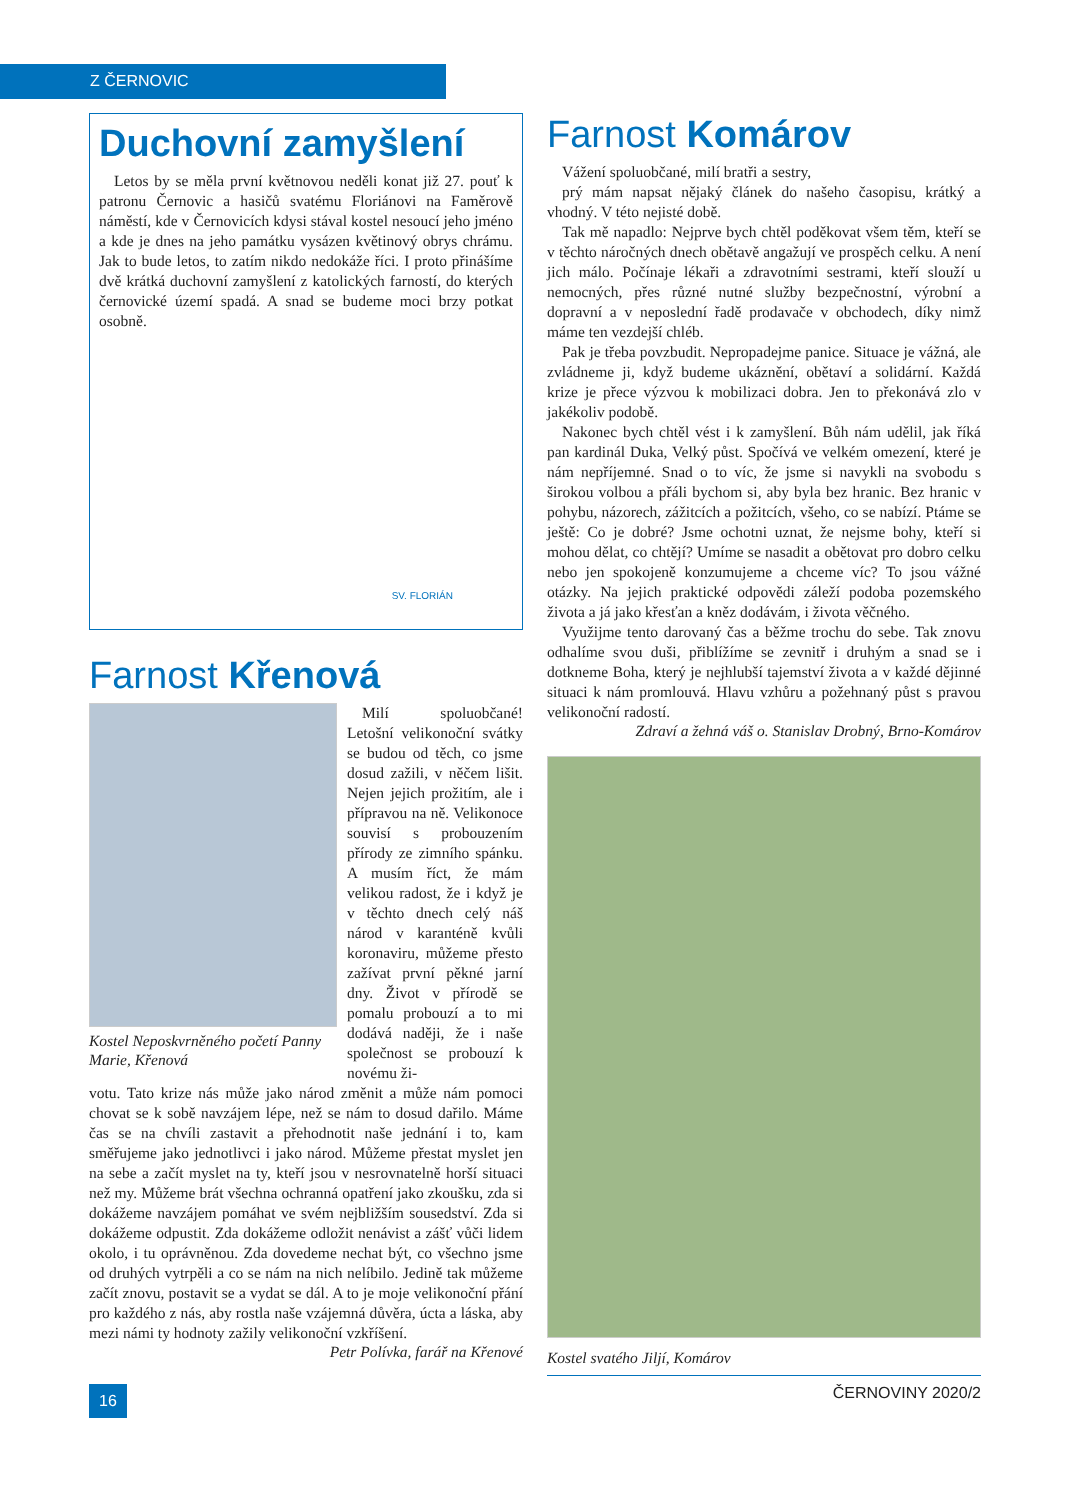Z ČERNOVIC
Duchovní zamyšlení
Letos by se měla první květnovou neděli konat již 27. pouť k patronu Černovic a hasičů svatému Floriánovi na Faměrově náměstí, kde v Černovicích kdysi stával kostel nesoucí jeho jméno a kde je dnes na jeho památku vysázen květinový obrys chrámu. Jak to bude letos, to zatím nikdo nedokáže říci. I proto přinášíme dvě krátká duchovní zamyšlení z katolických farností, do kterých černovické území spadá. A snad se budeme moci brzy potkat osobně.
SV. FLORIÁN
Farnost Křenová
Kostel Neposkvrněného početí Panny Marie, Křenová
Milí spoluobčané! Letošní velikonoční svátky se budou od těch, co jsme dosud zažili, v něčem lišit. Nejen jejich prožitím, ale i přípravou na ně. Velikonoce souvisí s probouzením přírody ze zimního spánku. A musím říct, že mám velikou radost, že i když je v těchto dnech celý náš národ v karanténě kvůli koronaviru, můžeme přesto zažívat první pěkné jarní dny. Život v přírodě se pomalu probouzí a to mi dodává naději, že i naše společnost se probouzí k novému ži-
votu. Tato krize nás může jako národ změnit a může nám pomoci chovat se k sobě navzájem lépe, než se nám to dosud dařilo. Máme čas se na chvíli zastavit a přehodnotit naše jednání i to, kam směřujeme jako jednotlivci i jako národ. Můžeme přestat myslet jen na sebe a začít myslet na ty, kteří jsou v nesrovnatelně horší situaci než my. Můžeme brát všechna ochranná opatření jako zkoušku, zda si dokážeme navzájem pomáhat ve svém nejbližším sousedství. Zda si dokážeme odpustit. Zda dokážeme odložit nenávist a zášť vůči lidem okolo, i tu oprávněnou. Zda dovedeme nechat být, co všechno jsme od druhých vytrpěli a co se nám na nich nelíbilo. Jedině tak můžeme začít znovu, postavit se a vydat se dál. A to je moje velikonoční přání pro každého z nás, aby rostla naše vzájemná důvěra, úcta a láska, aby mezi námi ty hodnoty zažily velikonoční vzkříšení.
Petr Polívka, farář na Křenové
Farnost Komárov
Vážení spoluobčané, milí bratři a sestry,
prý mám napsat nějaký článek do našeho časopisu, krátký a vhodný. V této nejisté době.
Tak mě napadlo: Nejprve bych chtěl poděkovat všem těm, kteří se v těchto náročných dnech obětavě angažují ve prospěch celku. A není jich málo. Počínaje lékaři a zdravotními sestrami, kteří slouží u nemocných, přes různé nutné služby bezpečnostní, výrobní a dopravní a v neposlední řadě prodavače v obchodech, díky nimž máme ten vezdejší chléb.
Pak je třeba povzbudit. Nepropadejme panice. Situace je vážná, ale zvládneme ji, když budeme ukáznění, obětaví a solidární. Každá krize je přece výzvou k mobilizaci dobra. Jen to překonává zlo v jakékoliv podobě.
Nakonec bych chtěl vést i k zamyšlení. Bůh nám udělil, jak říká pan kardinál Duka, Velký půst. Spočívá ve velkém omezení, které je nám nepříjemné. Snad o to víc, že jsme si navykli na svobodu s širokou volbou a přáli bychom si, aby byla bez hranic. Bez hranic v pohybu, názorech, zážitcích a požitcích, všeho, co se nabízí. Ptáme se ještě: Co je dobré? Jsme ochotni uznat, že nejsme bohy, kteří si mohou dělat, co chtějí? Umíme se nasadit a obětovat pro dobro celku nebo jen spokojeně konzumujeme a chceme víc? To jsou vážné otázky. Na jejich praktické odpovědi záleží podoba pozemského života a já jako křesťan a kněz dodávám, i života věčného.
Využijme tento darovaný čas a běžme trochu do sebe. Tak znovu odhalíme svou duši, přiblížíme se zevnitř i druhým a snad se i dotkneme Boha, který je nejhlubší tajemství života a v každé dějinné situaci k nám promlouvá. Hlavu vzhůru a požehnaný půst s pravou velikonoční radostí.
Zdraví a žehná váš o. Stanislav Drobný, Brno-Komárov
Kostel svatého Jiljí, Komárov
16 ČERNOVINY 2020/2